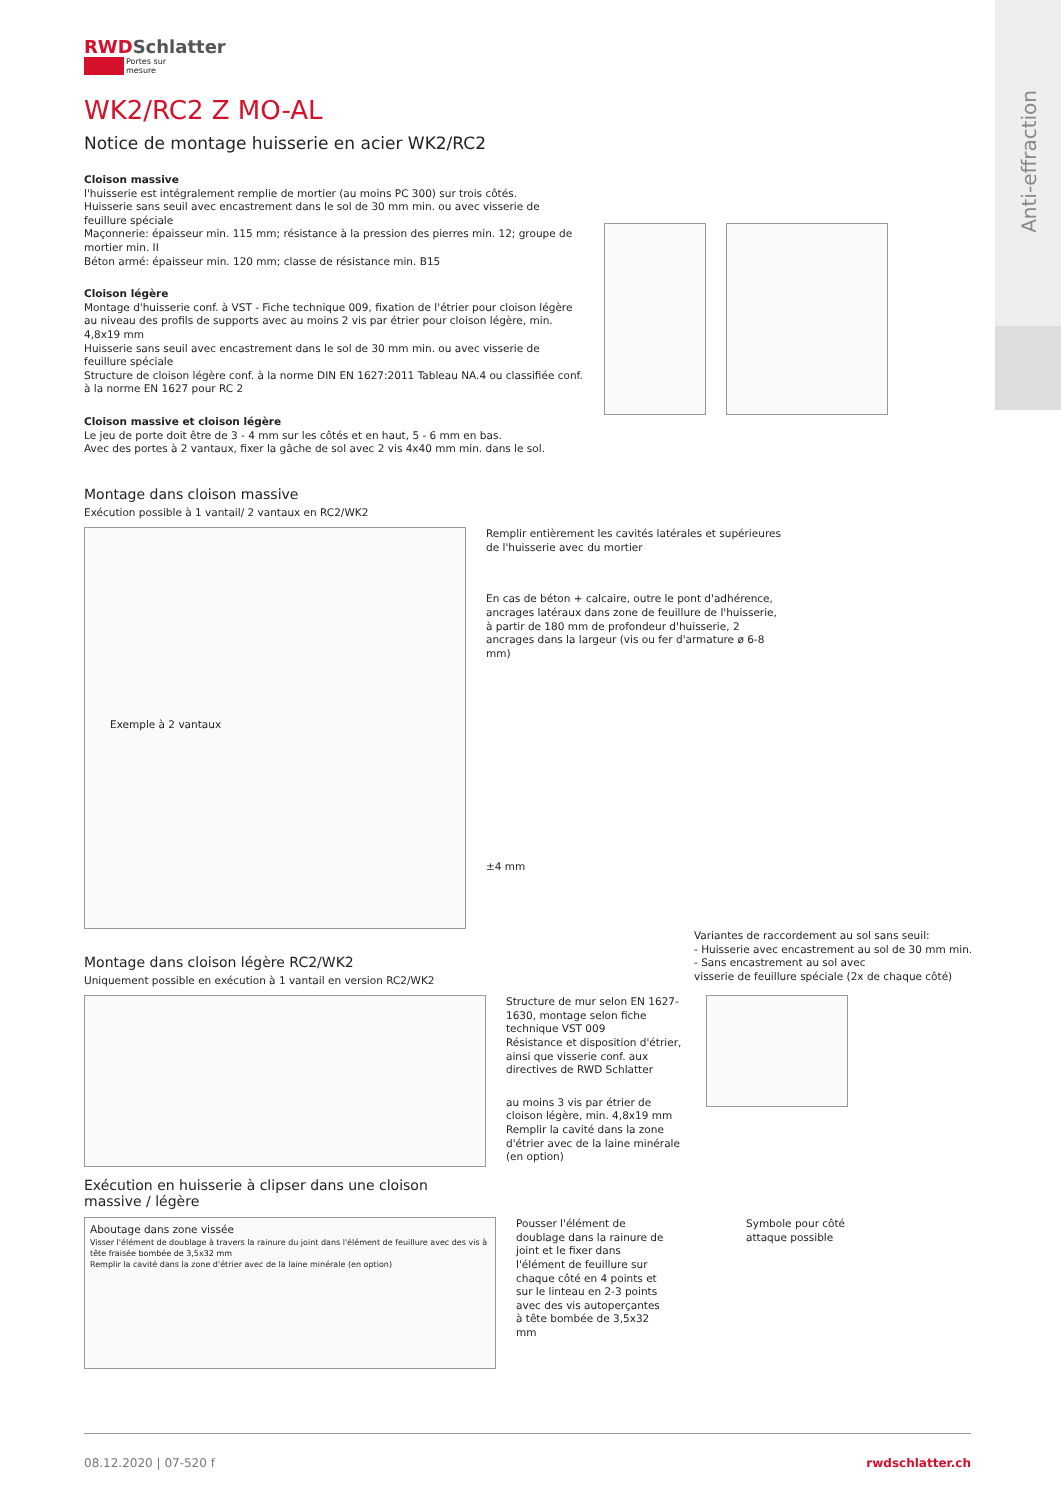Anti-effraction
RWDSchlatter
Portes sur mesure
WK2/RC2 Z MO-AL
Notice de montage huisserie en acier WK2/RC2
Cloison massive
l'huisserie est intégralement remplie de mortier (au moins PC 300) sur trois côtés.
Huisserie sans seuil avec encastrement dans le sol de 30 mm min. ou avec visserie de feuillure spéciale
Maçonnerie: épaisseur min. 115 mm; résistance à la pression des pierres min. 12; groupe de mortier min. II
Béton armé: épaisseur min. 120 mm; classe de résistance min. B15
Cloison légère
Montage d'huisserie conf. à VST - Fiche technique 009, fixation de l'étrier pour cloison légère au niveau des profils de supports avec au moins 2 vis par étrier pour cloison légère, min. 4,8x19 mm
Huisserie sans seuil avec encastrement dans le sol de 30 mm min. ou avec visserie de feuillure spéciale
Structure de cloison légère conf. à la norme DIN EN 1627:2011 Tableau NA.4 ou classifiée conf. à la norme EN 1627 pour RC 2
Cloison massive et cloison légère
Le jeu de porte doit être de 3 - 4 mm sur les côtés et en haut, 5 - 6 mm en bas.
Avec des portes à 2 vantaux, fixer la gâche de sol avec 2 vis 4x40 mm min. dans le sol.
Montage dans cloison massive
Exécution possible à 1 vantail/ 2 vantaux en RC2/WK2
Exemple à 2 vantaux
Remplir entièrement les cavités latérales et supérieures de l'huisserie avec du mortier
En cas de béton + calcaire, outre le pont d'adhérence, ancrages latéraux dans zone de feuillure de l'huisserie, à partir de 180 mm de profondeur d'huisserie, 2 ancrages dans la largeur (vis ou fer d'armature ø 6-8 mm)
±4 mm
Variantes de raccordement au sol sans seuil:
- Huisserie avec encastrement au sol de 30 mm min.
- Sans encastrement au sol avec
visserie de feuillure spéciale (2x de chaque côté)
Montage dans cloison légère RC2/WK2
Uniquement possible en exécution à 1 vantail en version RC2/WK2
Structure de mur selon EN 1627-1630, montage selon fiche technique VST 009
Résistance et disposition d'étrier, ainsi que visserie conf. aux directives de RWD Schlatter
au moins 3 vis par étrier de cloison légère, min. 4,8x19 mm
Remplir la cavité dans la zone d'étrier avec de la laine minérale (en option)
Exécution en huisserie à clipser dans une cloison
massive / légère
Aboutage dans zone vissée
Visser l'élément de doublage à travers la rainure du joint dans l'élément de feuillure avec des vis à tête fraisée bombée de 3,5x32 mm
Remplir la cavité dans la zone d'étrier avec de la laine minérale (en option)
Pousser l'élément de doublage dans la rainure de joint et le fixer dans l'élément de feuillure sur chaque côté en 4 points et sur le linteau en 2-3 points avec des vis autoperçantes à tête bombée de 3,5x32 mm
Symbole pour côté attaque possible
08.12.2020 | 07-520 f rwdschlatter.ch